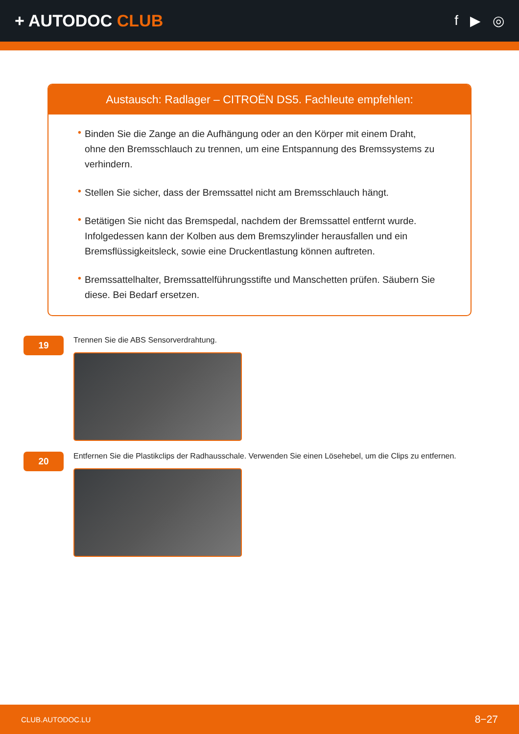+ AUTODOC CLUB
f ▶ ◎
Austausch: Radlager – CITROËN DS5. Fachleute empfehlen:
• Binden Sie die Zange an die Aufhängung oder an den Körper mit einem Draht, ohne den Bremsschlauch zu trennen, um eine Entspannung des Bremssystems zu verhindern.
• Stellen Sie sicher, dass der Bremssattel nicht am Bremsschlauch hängt.
• Betätigen Sie nicht das Bremspedal, nachdem der Bremssattel entfernt wurde. Infolgedessen kann der Kolben aus dem Bremszylinder herausfallen und ein Bremsflüssigkeitsleck, sowie eine Druckentlastung können auftreten.
• Bremssattelhalter, Bremssattelführungsstifte und Manschetten prüfen. Säubern Sie diese. Bei Bedarf ersetzen.
19
Trennen Sie die ABS Sensorverdrahtung.
20
Entfernen Sie die Plastikclips der Radhausschale. Verwenden Sie einen Lösehebel, um die Clips zu entfernen.
CLUB.AUTODOC.LU 8−27